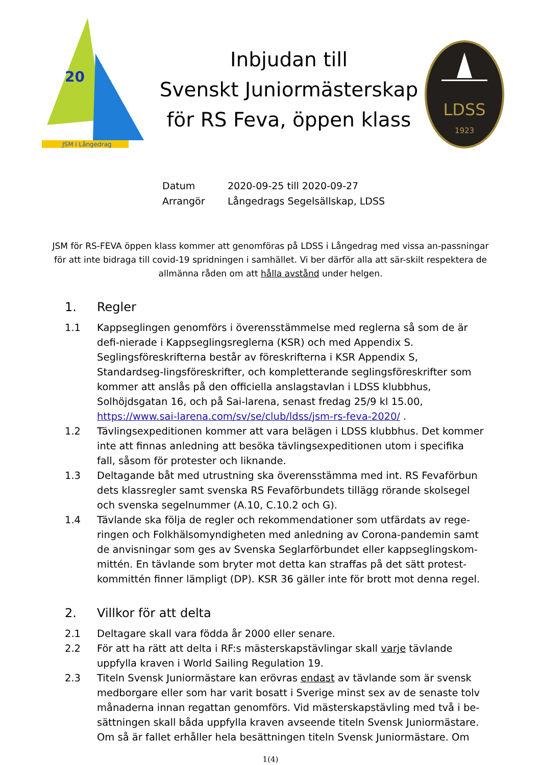JSM i Långedrag
20
Inbjudan till
Svenskt Juniormästerskap
för RS Feva, öppen klass
LDSS
1923
Datum 2020-09-25 till 2020-09-27
Arrangör Långedrags Segelsällskap, LDSS
JSM för RS-FEVA öppen klass kommer att genomföras på LDSS i Långedrag med vissa an-passningar för att inte bidraga till covid-19 spridningen i samhället. Vi ber därför alla att sär-skilt respektera de allmänna råden om att hålla avstånd under helgen.
1. Regler
1.1 Kappseglingen genomförs i överensstämmelse med reglerna så som de är defi-nierade i Kappseglingsreglerna (KSR) och med Appendix S.
Seglingsföreskrifterna består av föreskrifterna i KSR Appendix S, Standardseg-lingsföreskrifter, och kompletterande seglingsföreskrifter som kommer att anslås på den officiella anslagstavlan i LDSS klubbhus, Solhöjdsgatan 16, och på Sai-larena, senast fredag 25/9 kl 15.00, https://www.sai-larena.com/sv/se/club/ldss/jsm-rs-feva-2020/ .
1.2 Tävlingsexpeditionen kommer att vara belägen i LDSS klubbhus. Det kommer inte att finnas anledning att besöka tävlingsexpeditionen utom i specifika fall, såsom för protester och liknande.
1.3 Deltagande båt med utrustning ska överensstämma med int. RS Fevaförbun dets klassregler samt svenska RS Fevaförbundets tillägg rörande skolsegel och svenska segelnummer (A.10, C.10.2 och G).
1.4 Tävlande ska följa de regler och rekommendationer som utfärdats av rege-ringen och Folkhälsomyndigheten med anledning av Corona-pandemin samt de anvisningar som ges av Svenska Seglarförbundet eller kappseglingskom-mittén. En tävlande som bryter mot detta kan straffas på det sätt protest-kommittén finner lämpligt (DP). KSR 36 gäller inte för brott mot denna regel.
2. Villkor för att delta
2.1 Deltagare skall vara födda år 2000 eller senare.
2.2 För att ha rätt att delta i RF:s mästerskapstävlingar skall varje tävlande uppfylla kraven i World Sailing Regulation 19.
2.3 Titeln Svensk Juniormästare kan erövras endast av tävlande som är svensk medborgare eller som har varit bosatt i Sverige minst sex av de senaste tolv månaderna innan regattan genomförs. Vid mästerskapstävling med två i be-sättningen skall båda uppfylla kraven avseende titeln Svensk Juniormästare. Om så är fallet erhåller hela besättningen titeln Svensk Juniormästare. Om
1(4)